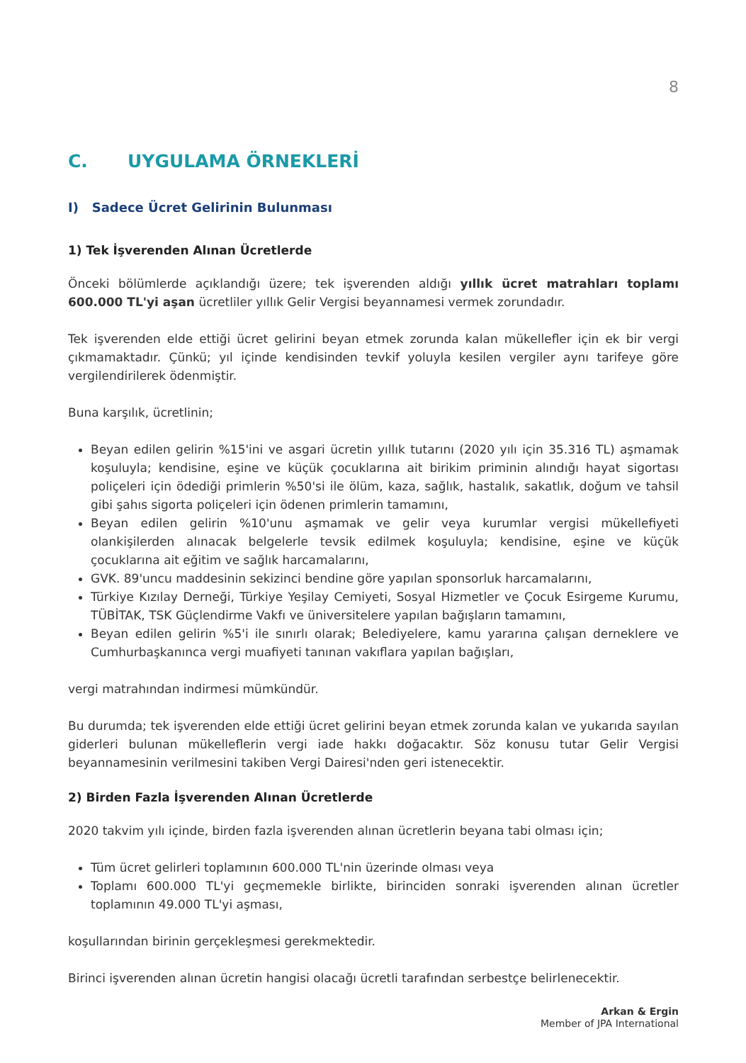8
C. UYGULAMA ÖRNEKLERİ
I) Sadece Ücret Gelirinin Bulunması
1) Tek İşverenden Alınan Ücretlerde
Önceki bölümlerde açıklandığı üzere; tek işverenden aldığı yıllık ücret matrahları toplamı 600.000 TL'yi aşan ücretliler yıllık Gelir Vergisi beyannamesi vermek zorundadır.
Tek işverenden elde ettiği ücret gelirini beyan etmek zorunda kalan mükellefler için ek bir vergi çıkmamaktadır. Çünkü; yıl içinde kendisinden tevkif yoluyla kesilen vergiler aynı tarifeye göre vergilendirilerek ödenmiştir.
Buna karşılık, ücretlinin;
Beyan edilen gelirin %15'ini ve asgari ücretin yıllık tutarını (2020 yılı için 35.316 TL) aşmamak koşuluyla; kendisine, eşine ve küçük çocuklarına ait birikim priminin alındığı hayat sigortası poliçeleri için ödediği primlerin %50'si ile ölüm, kaza, sağlık, hastalık, sakatlık, doğum ve tahsil gibi şahıs sigorta poliçeleri için ödenen primlerin tamamını,
Beyan edilen gelirin %10'unu aşmamak ve gelir veya kurumlar vergisi mükellefiyeti olankişilerden alınacak belgelerle tevsik edilmek koşuluyla; kendisine, eşine ve küçük çocuklarına ait eğitim ve sağlık harcamalarını,
GVK. 89'uncu maddesinin sekizinci bendine göre yapılan sponsorluk harcamalarını,
Türkiye Kızılay Derneği, Türkiye Yeşilay Cemiyeti, Sosyal Hizmetler ve Çocuk Esirgeme Kurumu, TÜBİTAK, TSK Güçlendirme Vakfı ve üniversitelere yapılan bağışların tamamını,
Beyan edilen gelirin %5'i ile sınırlı olarak; Belediyelere, kamu yararına çalışan derneklere ve Cumhurbaşkanınca vergi muafiyeti tanınan vakıflara yapılan bağışları,
vergi matrahından indirmesi mümkündür.
Bu durumda; tek işverenden elde ettiği ücret gelirini beyan etmek zorunda kalan ve yukarıda sayılan giderleri bulunan mükelleflerin vergi iade hakkı doğacaktır. Söz konusu tutar Gelir Vergisi beyannamesinin verilmesini takiben Vergi Dairesi'nden geri istenecektir.
2) Birden Fazla İşverenden Alınan Ücretlerde
2020 takvim yılı içinde, birden fazla işverenden alınan ücretlerin beyana tabi olması için;
Tüm ücret gelirleri toplamının 600.000 TL'nin üzerinde olması veya
Toplamı 600.000 TL'yi geçmemekle birlikte, birinciden sonraki işverenden alınan ücretler toplamının 49.000 TL'yi aşması,
koşullarından birinin gerçekleşmesi gerekmektedir.
Birinci işverenden alınan ücretin hangisi olacağı ücretli tarafından serbestçe belirlenecektir.
Arkan & Ergin
Member of JPA International